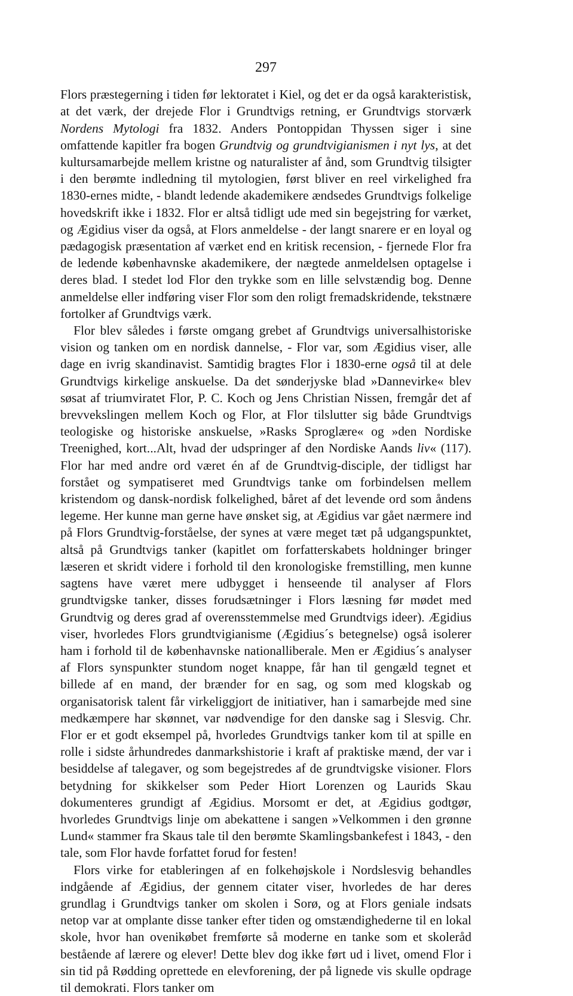297
Flors præstegerning i tiden før lektoratet i Kiel, og det er da også karakteristisk, at det værk, der drejede Flor i Grundtvigs retning, er Grundtvigs storværk Nordens Mytologi fra 1832. Anders Pontoppidan Thyssen siger i sine omfattende kapitler fra bogen Grundtvig og grundtvigianismen i nyt lys, at det kultursamarbejde mellem kristne og naturalister af ånd, som Grundtvig tilsigter i den berømte indledning til mytologien, først bliver en reel virkelighed fra 1830-ernes midte, - blandt ledende akademikere ændsedes Grundtvigs folkelige hovedskrift ikke i 1832. Flor er altså tidligt ude med sin begejstring for værket, og Ægidius viser da også, at Flors anmeldelse - der langt snarere er en loyal og pædagogisk præsentation af værket end en kritisk recension, - fjernede Flor fra de ledende københavnske akademikere, der nægtede anmeldelsen optagelse i deres blad. I stedet lod Flor den trykke som en lille selvstændig bog. Denne anmeldelse eller indføring viser Flor som den roligt fremadskridende, tekstnære fortolker af Grundtvigs værk.
Flor blev således i første omgang grebet af Grundtvigs universalhistoriske vision og tanken om en nordisk dannelse, - Flor var, som Ægidius viser, alle dage en ivrig skandinavist. Samtidig bragtes Flor i 1830-erne også til at dele Grundtvigs kirkelige anskuelse. Da det sønderjyske blad »Dannevirke« blev søsat af triumviratet Flor, P. C. Koch og Jens Christian Nissen, fremgår det af brevvekslingen mellem Koch og Flor, at Flor tilslutter sig både Grundtvigs teologiske og historiske anskuelse, »Rasks Sproglære« og »den Nordiske Treenighed, kort...Alt, hvad der udspringer af den Nordiske Aands liv« (117). Flor har med andre ord været én af de Grundtvig-disciple, der tidligst har forstået og sympatiseret med Grundtvigs tanke om forbindelsen mellem kristendom og dansk-nordisk folkelighed, båret af det levende ord som åndens legeme. Her kunne man gerne have ønsket sig, at Ægidius var gået nærmere ind på Flors Grundtvig-forståelse, der synes at være meget tæt på udgangspunktet, altså på Grundtvigs tanker (kapitlet om forfatterskabets holdninger bringer læseren et skridt videre i forhold til den kronologiske fremstilling, men kunne sagtens have været mere udbygget i henseende til analyser af Flors grundtvigske tanker, disses forudsætninger i Flors læsning før mødet med Grundtvig og deres grad af overensstemmelse med Grundtvigs ideer). Ægidius viser, hvorledes Flors grundtvigianisme (Ægidius´s betegnelse) også isolerer ham i forhold til de københavnske nationalliberale. Men er Ægidius´s analyser af Flors synspunkter stundom noget knappe, får han til gengæld tegnet et billede af en mand, der brænder for en sag, og som med klogskab og organisatorisk talent får virkeliggjort de initiativer, han i samarbejde med sine medkæmpere har skønnet, var nødvendige for den danske sag i Slesvig. Chr. Flor er et godt eksempel på, hvorledes Grundtvigs tanker kom til at spille en rolle i sidste århundredes danmarkshistorie i kraft af praktiske mænd, der var i besiddelse af talegaver, og som begejstredes af de grundtvigske visioner. Flors betydning for skikkelser som Peder Hiort Lorenzen og Laurids Skau dokumenteres grundigt af Ægidius. Morsomt er det, at Ægidius godtgør, hvorledes Grundtvigs linje om abekattene i sangen »Velkommen i den grønne Lund« stammer fra Skaus tale til den berømte Skamlingsbankefest i 1843, - den tale, som Flor havde forfattet forud for festen!
Flors virke for etableringen af en folkehøjskole i Nordslesvig behandles indgående af Ægidius, der gennem citater viser, hvorledes de har deres grundlag i Grundtvigs tanker om skolen i Sorø, og at Flors geniale indsats netop var at omplante disse tanker efter tiden og omstændighederne til en lokal skole, hvor han ovenikøbet fremførte så moderne en tanke som et skoleråd bestående af lærere og elever! Dette blev dog ikke ført ud i livet, omend Flor i sin tid på Rødding oprettede en elevforening, der på lignede vis skulle opdrage til demokrati. Flors tanker om